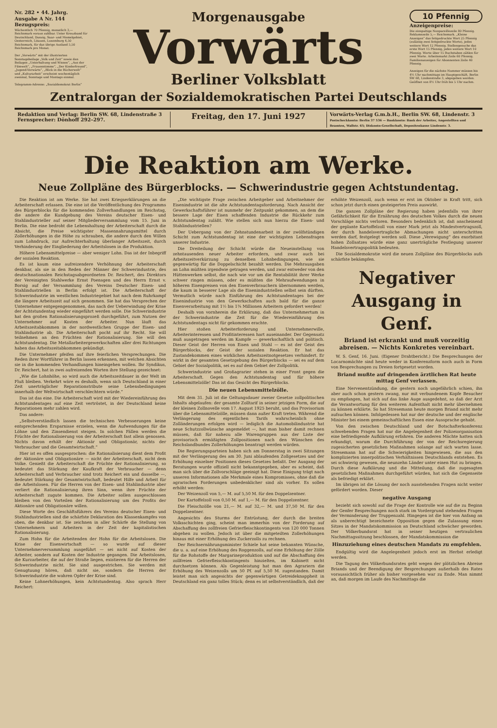Nr. 282 • 44. Jahrg.
Ausgabe A Nr. 144
Bezugspreis:
Wöchentlich 70 Pfennig, monatlich 3,— Reichsmark voraus zahlbar. Unter Kreuzband für Deutschland, Danzig, Saar- und Memelgebiet, Oesterreich, Litauen, Luxemburg 4,50 Reichsmark, für das übrige Ausland 5,50 Reichsmark pro Monat.
Der „Vorwärts“ mit der illustrierten Sonntagsbeilage „Volk und Zeit“ sowie den Beilagen „Unterhaltung und Wissen“, „Aus der Filmwelt“, „Frauenstimme“, „Der Kinderfreund“, „Jugend-Vorwärts“, „Blick in die Bücherwelt“ und „Kulturarbeit“ erscheint wochentäglich zweimal, Sonntags und Montags einmal.
Telegramm-Adresse: „Sozialdemokrat Berlin“
Morgenausgabe
Vorwärts
Berliner Volksblatt
10 Pfennig
Anzeigenpreise:
Die einspaltige Nonpareillezeile 80 Pfennig. Reklamezeile 5,— Reichsmark. „Kleine Anzeigen“ das fettgedruckte Wort 25 Pfennig (zulässig zwei fettgedruckte Worte), jedes weitere Wort 12 Pfennig. Stellengesuche das erste Wort 15 Pfennig, jedes weitere Wort 10 Pfennig. Worte über 15 Buchstaben zählen für zwei Worte. Arbeitsmarkt Zeile 60 Pfennig. Familienanzeigen für Abonnenten Zeile 40 Pfennig.
Anzeigen für die nächste Nummer müssen bis 4½ Uhr nachmittags im Hauptgeschäft, Berlin SW 68, Lindenstraße 3, abgegeben werden. Geöffnet von 8½ Uhr früh bis 5 Uhr nachm.
Zentralorgan der Sozialdemokratischen Partei Deutschlands
Redaktion und Verlag: Berlin SW. 68, Lindenstraße 3
Fernsprecher: Dönhoff 292–297.
Freitag, den 17. Juni 1927
Vorwärts-Verlag G.m.b.H., Berlin SW. 68, Lindenstr. 3
Postscheckkonto: Berlin 37 536 — Bankkonto: Bank der Arbeiter, Angestellten und Beamten, Wallstr. 65; Diskonto-Gesellschaft, Depositenkasse Lindenstr. 3.
Die Reaktion am Werke.
Neue Zollpläne des Bürgerblocks. — Schwerindustrie gegen Achtstundentag.
Die Reaktion ist am Werke. Sie hat zwei Kriegserklärungen an die Arbeiterschaft erlassen. Die eine ist die Veröffentlichung des Programms des Bürgerblocks für die kommenden Zollverhandlungen im Reichstag, die andere die Kundgebung des Vereins deutscher Eisen- und Stahlindustrieller auf seiner Mitgliederversammlung vom 15. Juni in Berlin. Die eine bedroht die Lebenshaltung der Arbeiterschaft durch die Absicht, die Preise wichtigster Massennahrungsmittel durch Zollerhöhungen in die Höhe zu schrauben, die andere durch den Willen zum Lohndruck, zur Aufrechterhaltung überlanger Arbeitszeit, durch Verhinderung der Eingliederung der Arbeitslosen in die Produktion.
Höhere Lebensmittelpreise — aber weniger Lohn. Das ist der Inbegriff der sozialen Reaktion.
Es ist kaum eine aufreizendere Verhöhnung der Arbeiterschaft denkbar, als sie in den Reden der Männer der Schwerindustrie, des deutschnationalen Reichstagsabgeordneten Dr. Reichert, des Direktors der Vereinigten Stahlwerke Ernst Poensgen und des Herrn Ernst v. Borsig auf der Versammlung des Vereins Deutscher Eisen- und Stahlindustriellen in Berlin erfolgt ist. Die Arbeiterschaft der Schwerindustrie im westlichen Industriegebiet hat nach dem Ruhrkampf die längere Arbeitszeit auf sich genommen. Sie hat das Versprechen der Unternehmer entgegengenommen, das nach der Ueberwindung der Krise der Achtstundentag wieder eingeführt werden solle. Die Schwerindustrie hat den großen Rationalisierungsprozeß durchgeführt, zum Nutzen der Unternehmer auf Kosten der Arbeiter. Nun läuft das Arbeitszeitabkommen in der nordwestlichen Gruppe der Eisen- und Stahlindustrie ab. Die Arbeiterschaft pocht auf ihr Recht. Sie will teilnehmen an den Früchten der Rationalisierung. Sie will den Achtstundentag. Die Metallarbeitergewerkschaften aller drei Richtungen haben das Arbeitszeitabkommen gekündigt.
Die Unternehmer pfeifen auf ihre feierlichen Versprechungen. Die Reden ihrer Wortführer in Berlin lassen erkennen, mit welchen Absichten sie in die kommenden Verhandlungen hineingehen wollen. Ihr Syndikus, Dr. Reichert, hat in zwei aufreizenden Worten ihre Stellung gezeichnet:
„Wie die Lohnhöhe, so wird auch die Arbeitszeitdauer in der Welt im Fluß bleiben. Verkehrt wäre es deshalb, wenn sich Deutschland in einer Zeit unerträglicher Reparationstribute seine Lebensbedingungen innerhalb der Weltwirtschaft verschlechtern würde.“
Das ist das eine. Die Arbeiterschaft wird mit der Wiedereinführung des Achtstundentages auf eine Zeit vertröstet, in der Deutschland keine Reparationen mehr zahlen wird.
Das andere:
„Selbstverständlich lassen die technischen Verbesserungen keine entsprechenden Ersparnisse erzielen, wenn die Aufwendungen für die Löhne und den Zinsendienst steigen. In solchen Fällen werden die Früchte der Rationalisierung von der Arbeiterschaft fast allein genossen. Nichts davon erhält der Aktionär und Obligationär, nichts der Verbraucher und die Gesamtwirtschaft.“
Hier ist es offen ausgesprochen: die Rationalisierung dient dem Profit der Aktionäre und Obligationäre — nicht der Arbeiterschaft, nicht dem Volke. Genießt die Arbeiterschaft die Früchte der Rationalisierung, so bedeutet das Stärkung der Kaufkraft der Verbraucher — denn Arbeiterschaft und Verbraucher sind trotz Reichert ein und dasselbe —, bedeutet Stärkung der Gesamtwirtschaft, bedeutet Hilfe und Arbeit für die Arbeitslosen. Für die Herren von der Eisen- und Stahlindustrie aber verliert die Rationalisierung ihren Sinn, wenn ihre Früchte der Arbeiterschaft zugute kommen. Die Arbeiter sollen ausgeschlossen bleiben von den Vorteilen der Rationalisierung um des Profits der Aktionäre und Obligationäre willen.
Diese Worte des Geschäftsführers des Vereins deutscher Eisen- und Stahlindustriellen sind die schärfste Deklaration des Klassenkampfes von oben, die denkbar ist. Sie zeichnen in aller Schärfe die Stellung von Unternehmern und Arbeitern in der Zeit der kapitalistischen Rationalisierung.
Zum Hohn für die Arbeitenden der Hohn für die Arbeitslosen. Die Krise der Eisenwirtschaft — so wurde auf dieser Unternehmerversammlung ausgeführt — sei nicht auf Kosten der Arbeiter, sondern auf Kosten der Industrie gegangen. Die Arbeitslosen, die Kurzarbeiter, die auf der Straße liegen, existieren für die Herren der Schwerindustrie nicht. Sie sind ausgestrichen. Sie werden mit Genugtuung hören, daß nicht sie, sondern die Herren der Schwerindustrie die wahren Opfer der Krise sind.
Keine Lohnerhöhungen, kein Achtstundentag. Also sprach Herr Reichert:
„Die wichtigste Frage zwischen Arbeitgeber und Arbeitnehmer der Eisenindustrie ist die alte Achtstundentagsforderung. Nach Ansicht der Gewerkschaftsführer ist nunmehr der Zeitpunkt gekommen, an dem die bessere Lage der Eisen schaffenden Industrie die Rückkehr zum Achtstundentag zuläßt. Wie stellen sich nun hierzu die Eisen- und Stahlindustriellen?
Der Uebergang von der Zehnstundenarbeit in der zwölfstündigen Schicht zum Achtstundentag ist eine der wichtigsten Lebensfragen unserer Industrie.
Die Dreiteilung der Schicht würde die Neueinstellung von zehntausenden neuer Arbeiter erfordern, und zwar auch bei Arbeitszeitverkürzung zu denselben Lohnbedingungen, wie sie gegenwärtig für die Doppelschicht bezahlt werden. Die Mehrausgaben an Lohn müßten irgendwie getragen werden, und zwar entweder von den Hüttenwerken selbst, die nach wie vor um die Rentabilität ihrer Werke schwer ringen müssen, oder es müßten die Mehraufwendungen in höheren Eisenpreisen von den Eisenverbrauchern übernommen werden, die kaum in besserer Lage als die Eisenindustriellen selbst sein dürften. Vermutlich würde nach Einführung des Achtstundentages bei der Eisenindustrie von den Gewerkschaften auch bald für die ganze Eisenverarbeitung mit 1½ bis 1¾ Millionen Arbeitern gefordert werden!
Deshalb von vornherein die Erklärung, daß das Unternehmertum in der Schwerindustrie die Zeit für die Wiedereinführung des Achtstundentags nicht für gekommen erachte.
Hier stoßen Arbeiterforderung und Unternehmerwille, Arbeiterinteressen und Profitinteressen hart auseinander. Der Gegensatz muß ausgetragen werden im Kampfe — gewerkschaftlich und politisch. Dieser Geist der Herren von Eisen und Stahl — es ist der Geist des Bürgerblocks, der Geist der sozialen Reaktion. Er hat das Zustandekommen eines wirklichen Arbeitszeitnotgesetzes verhindert. Er wirkt in der gesamten Gesetzgebung des Bürgerblocks — sei es auf dem Gebiet der Sozialpolitik, sei es auf dem Gebiet der Zollpolitik.
Schwerindustrie und Großagrarier stehen in einer Front gegen die Arbeiterschaft. Gegen den Achtstundentag und für höhere Lebensmittelzölle! Das ist das Gesicht des Bürgerblocks.
Die neuen Lebensmittelzölle.
Mit dem 31. Juli ist die Geltungsdauer zweier Gesetze zollpolitischen Inhalts abgelaufen: der gesamte Zolltarif in seiner jetzigen Form, die auf der kleinen Zollnovelle vom 17. August 1925 beruht, und das Provisorium über die Lebensmittelzölle, müssen dann außer Kraft treten. Während die Verlängerung des eigentlichen Tarifs wahrscheinlich ohne Zolländerungen erfolgen wird — lediglich die Automobilindustrie hat neue Schutzzollwünsche angemeldet —, hat man bisher damit rechnen müssen, daß für nahezu alle Warengruppen aus der Liste der provisorisch ermäßigten Zollpositionen nach den Wünschen des Reichslandbundes Zollerhöhungen beantragt werden würden.
Die Regierungsparteien haben sich am Donnerstag in zwei Sitzungen mit der Verlängerung des am 30. Juni ablaufenden Zollgesetzes und der Erhöhung einzelner Positionen dieses Gesetzes befaßt. Der Ausgang der Beratungen wurde offiziell nicht bekanntgegeben, aber es scheint, daß man sich über die Zollvorschläge geeinigt hat. Diese Einigung trägt nach unseren Informationen alle Merkmale eines Kompromisses, ohne daß die agrarischen Forderungen unbedenklicher sind als vorher. Es sollen erhöht werden:
Der Weizenzoll von 5,— M. auf 5,50 M. für den Doppelzentner.
Der Kartoffelzoll von 0,50 M. auf 1,— M. für den Doppelzentner.
Die Fleischzölle von 21,— M. auf 32,— M. und 37,50 M. für den Doppelzentner.
Angesichts des Sturms der Entrüstung, der durch die breiten Volksschichten ging, scheint man immerhin von der Forderung auf Abschaffung des zollfreien Gefrierfleischkontingents von 120 000 Tonnen abgehen zu wollen. Jedoch ist über die mitgeteilten Zollerhöhungen hinaus mit einer Erhöhung des Zuckerzolls zu rechnen.
Der Reichsernährungsminister Schiele hat seine bekannten Wünsche, die u. a. auf eine Erhöhung des Roggenzolls, auf eine Erhöhung der Zölle für die Rohstoffe der Margarineproduktion und auf die Abschaffung des zollfreien Gefrierfleischkontingents hinzielten, im Kabinett nicht durchsetzen können. Als Gegenleistung hat man den Agrariern die Erhöhung des Weizenzolls um 50 Pf. auf 5,50 M. zugestanden. Damit leistet man sich angesichts der gegenwärtigen Getreideknappheit in Deutschland ein ganz tolles Stück; denn es ist selbstverständlich, daß der erhöhte Weizenzoll, auch wenn er erst im Oktober in Kraft tritt, sich schon jetzt durch einen gesteigerten Preis auswirkt.
Die ganzen Zollpläne der Regierung haben jedenfalls von ihrer Gefährlichkeit für die Ernährung des deutschen Volkes durch die neuen Vorschläge nichts verloren. Besonders bedenklich ist, daß anscheinend der geplante Kartoffelzoll von einer Mark jetzt als Mindestvertragszoll, der durch handelsvertragliche Abmachungen nicht unterschritten werden darf, festgelegt werden soll. Diese „Verewigung“ des exorbitant hohen Zollsatzes würde eine ganz unerträgliche Festlegung unserer Handelsvertragspolitik bedeuten.
Die Sozialdemokratie wird die neuen Zollpläne des Bürgerblocks aufs schärfste bekämpfen.
Negativer Ausgang in Genf.
Briand ist erkrankt und muß vorzeitig abreisen. — Nichts Konkretes vereinbart.
W. S. Genf, 16. Juni. (Eigener Drahtbericht.) Die Besprechungen der Locarnomächte sind heute weder in Konferenzform noch auch in Form von Besprechungen zu Dreien fortgesetzt worden.
Briand mußte auf dringenden ärztlichen Rat heute mittag Genf verlassen.
Eine Nervenentzündung, die gestern noch ungefährlich schien, ihn aber auch schon gestern zwang, nur mit verbundenem Kopfe Besucher zu empfangen, hat sich auf das linke Auge ausgedehnt, so daß der Arzt die Verantwortung für den weiteren Aufenthalt nicht mehr übernehmen zu können erklärte. So hat Stresemann heute morgen Briand nicht mehr aufsuchen können. Infolgedessen hat nur der deutsche und der englische Minister bei einem gemeinschaftlichen Essen eine Aussprache gehabt.
Von den zwischen Deutschland und der Botschafterkonferenz schwebenden Fragen hat nur die Angelegenheit der Polizeiorganisation eine befriedigende Aufklärung erfahren. Die anderen Mächte hatten sich erkundigt, warum die Durchführung der von der Reichsregierung zugesicherten gesetzlichen Maßnahmen solange auf sich warten lasse. Stresemann hat auf die Schwierigkeiten hingewiesen, die aus den komplizierten innerpolitischen Verhältnissen Deutschlands entstehen. Es sei schwierig gewesen, die neunzehn Länder unter einen Hut zu bringen. Durch diese Aufklärung und die Mitteilung, daß die zugesagten gesetzlichen Maßnahmen durchgeführt würden, hat sich die Gegenseite als befriedigt erklärt.
Im übrigen ist die Lösung der noch ausstehenden Fragen nicht weiter gefördert worden. Dieser
negative Ausgang
bezieht sich sowohl auf die Frage der Kontrolle wie auf die zu Beginn der Genfer Besprechungen noch stark im Vordergrund stehenden Fragen der Verminderung der Truppenzahl. Hingegen ist die hier von Anfang an als unberechtigt bezeichnete Opposition gegen die Zulassung eines Sitzes in der Mandatskommission an Deutschland schwächer geworden. Der Völkerbundsrat hat in seiner heutigen vertraulichen Nachmittagssitzung beschlossen, der Mandatskommission die
Hinzuziehung eines deutschen Mandats zu empfehlen.
Endgültig wird die Angelegenheit jedoch erst im Herbst erledigt werden.
Die Tagung des Völkerbundsrates geht wegen der plötzlichen Abreise Briands und der Beendigung der Besprechungen außerhalb des Rates voraussichtlich früher als bisher vorgesehen war zu Ende. Man nimmt an, daß morgen im Laufe des Nachmittags die